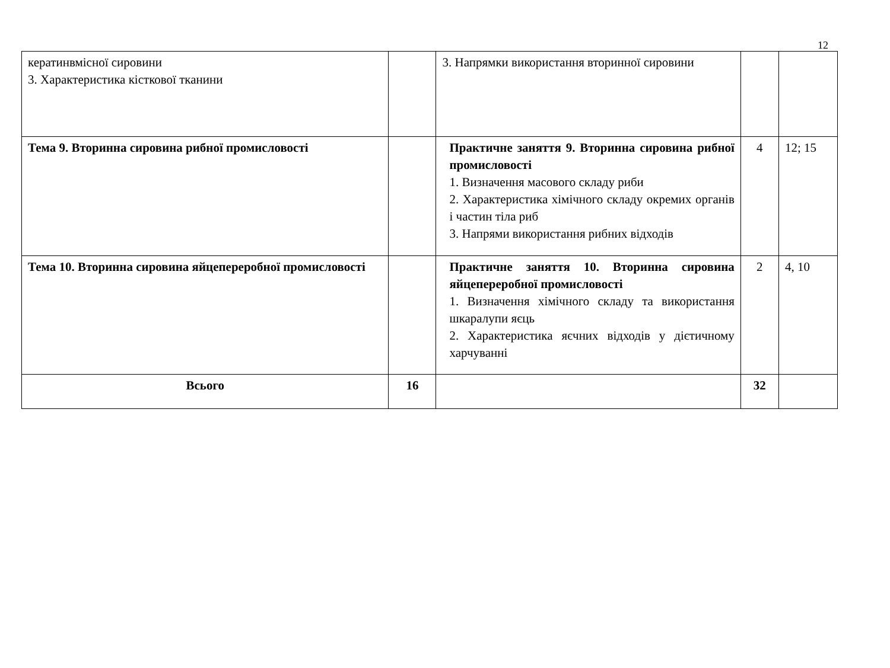12
| кератинвмісної сировини 3. Характеристика кісткової тканини | | 3. Напрямки використання вторинної сировини | | |
| Тема 9. Вторинна сировина рибної промисловості | | Практичне заняття 9. Вторинна сировина рибної промисловості 1. Визначення масового складу риби 2. Характеристика хімічного складу окремих органів і частин тіла риб 3. Напрями використання рибних відходів | 4 | 12; 15 |
| Тема 10. Вторинна сировина яйцепереробної промисловості | | Практичне заняття 10. Вторинна сировина яйцепереробної промисловості 1. Визначення хімічного складу та використання шкаралупи яєць 2. Характеристика яєчних відходів у дієтичному харчуванні | 2 | 4, 10 |
| Всього | 16 | | 32 | |